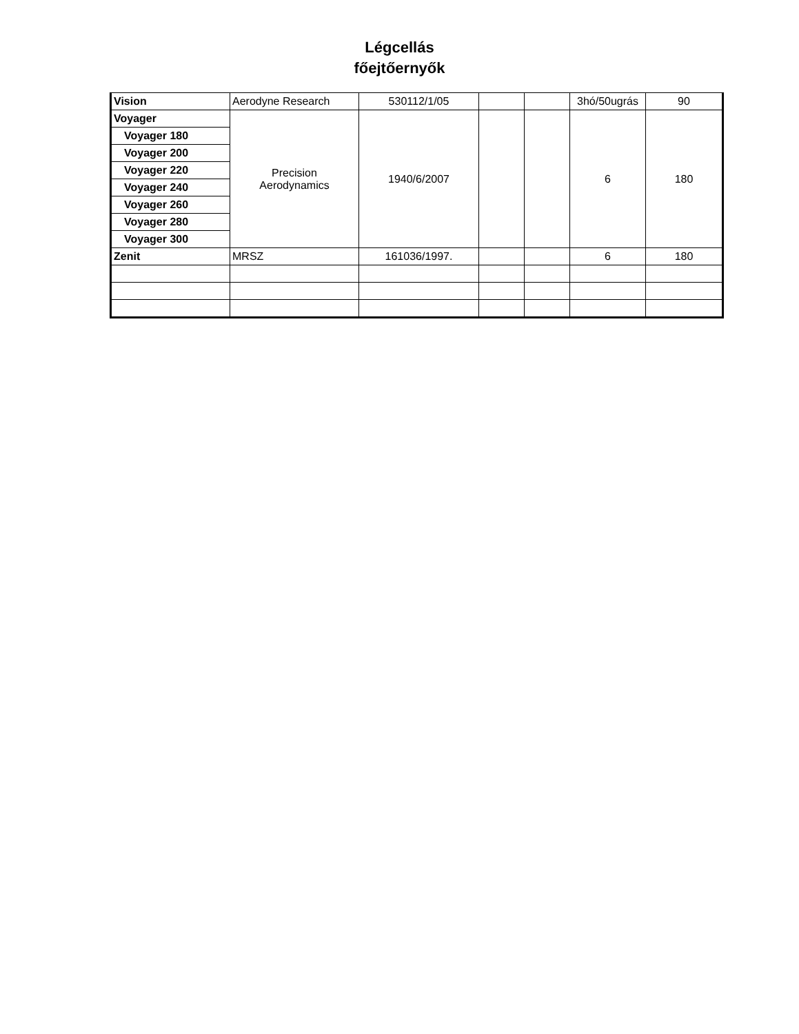Légcellás
főejtőernyők
| Vision | Aerodyne Research | 530112/1/05 | | | 3hó/50ugrás | 90 |
| Voyager | Precision Aerodynamics | 1940/6/2007 | | | 6 | 180 |
| Voyager 180 | | | | | | |
| Voyager 200 | | | | | | |
| Voyager 220 | | | | | | |
| Voyager 240 | | | | | | |
| Voyager 260 | | | | | | |
| Voyager 280 | | | | | | |
| Voyager 300 | | | | | | |
| Zenit | MRSZ | 161036/1997. | | | 6 | 180 |